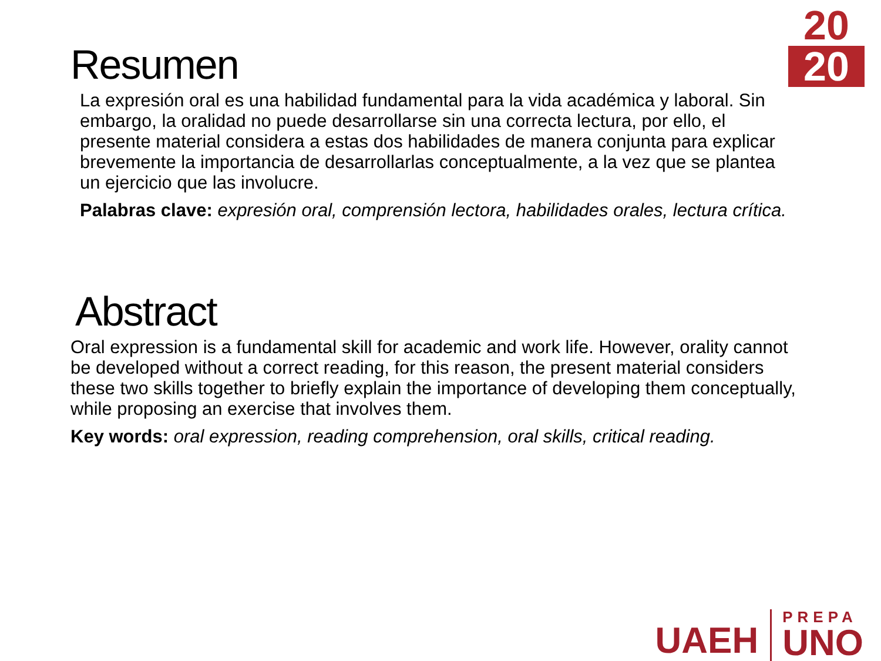20
20
Resumen
La expresión oral es una habilidad fundamental para la vida académica y laboral. Sin embargo, la oralidad no puede desarrollarse sin una correcta lectura, por ello, el presente material considera a estas dos habilidades de manera conjunta para explicar brevemente la importancia de desarrollarlas conceptualmente, a la vez que se plantea un ejercicio que las involucre.
Palabras clave: expresión oral, comprensión lectora, habilidades orales, lectura crítica.
Abstract
Oral expression is a fundamental skill for academic and work life. However, orality cannot be developed without a correct reading, for this reason, the present material considers these two skills together to briefly explain the importance of developing them conceptually, while proposing an exercise that involves them.
Key words: oral expression, reading comprehension, oral skills, critical reading.
UAEH
PREPA
UNO